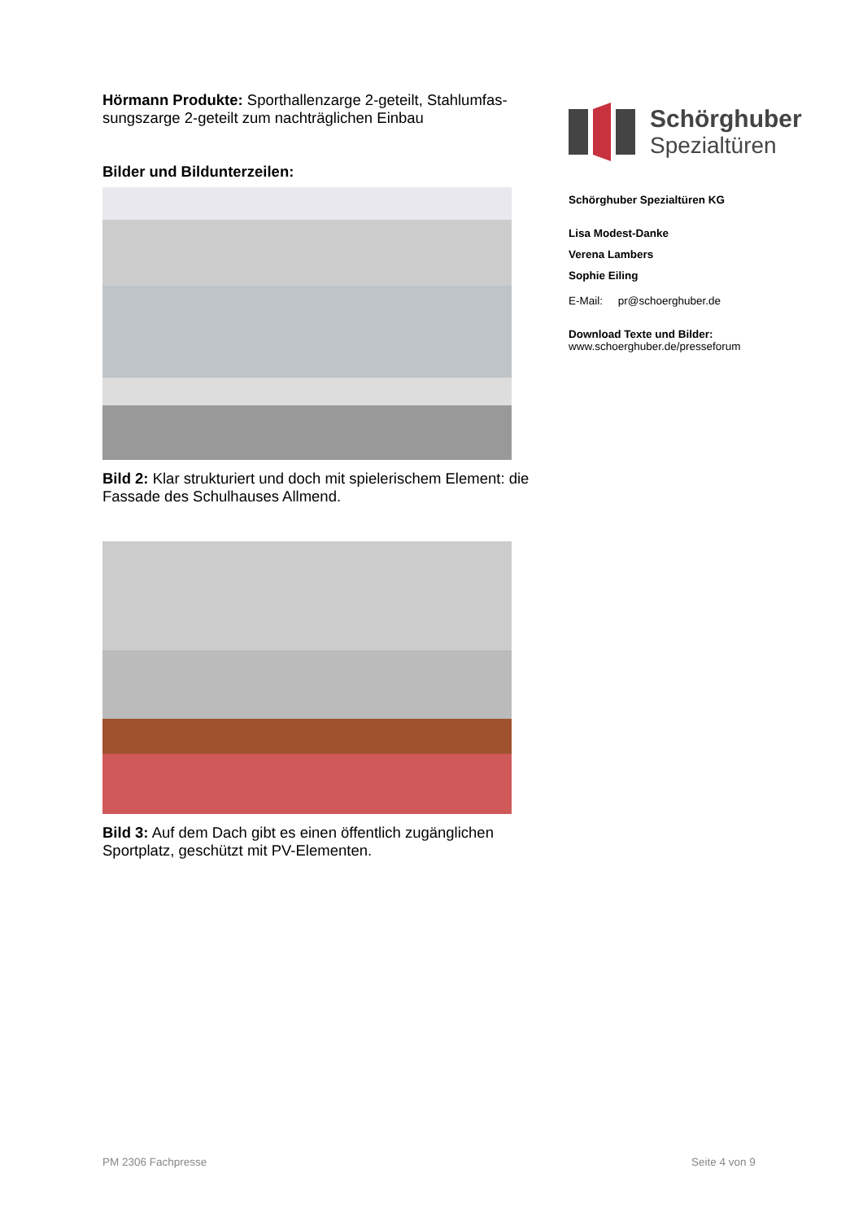Hörmann Produkte: Sporthallenzarge 2-geteilt, Stahlumfas-sungszarge 2-geteilt zum nachträglichen Einbau
Bilder und Bildunterzeilen:
Bild 2: Klar strukturiert und doch mit spielerischem Element: die Fassade des Schulhauses Allmend.
Bild 3: Auf dem Dach gibt es einen öffentlich zugänglichen Sportplatz, geschützt mit PV-Elementen.
Schörghuber
Spezialtüren
Schörghuber Spezialtüren KG
Lisa Modest-Danke
Verena Lambers
Sophie Eiling
E-Mail: pr@schoerghuber.de
Download Texte und Bilder:
www.schoerghuber.de/presseforum
PM 2306 Fachpresse Seite 4 von 9